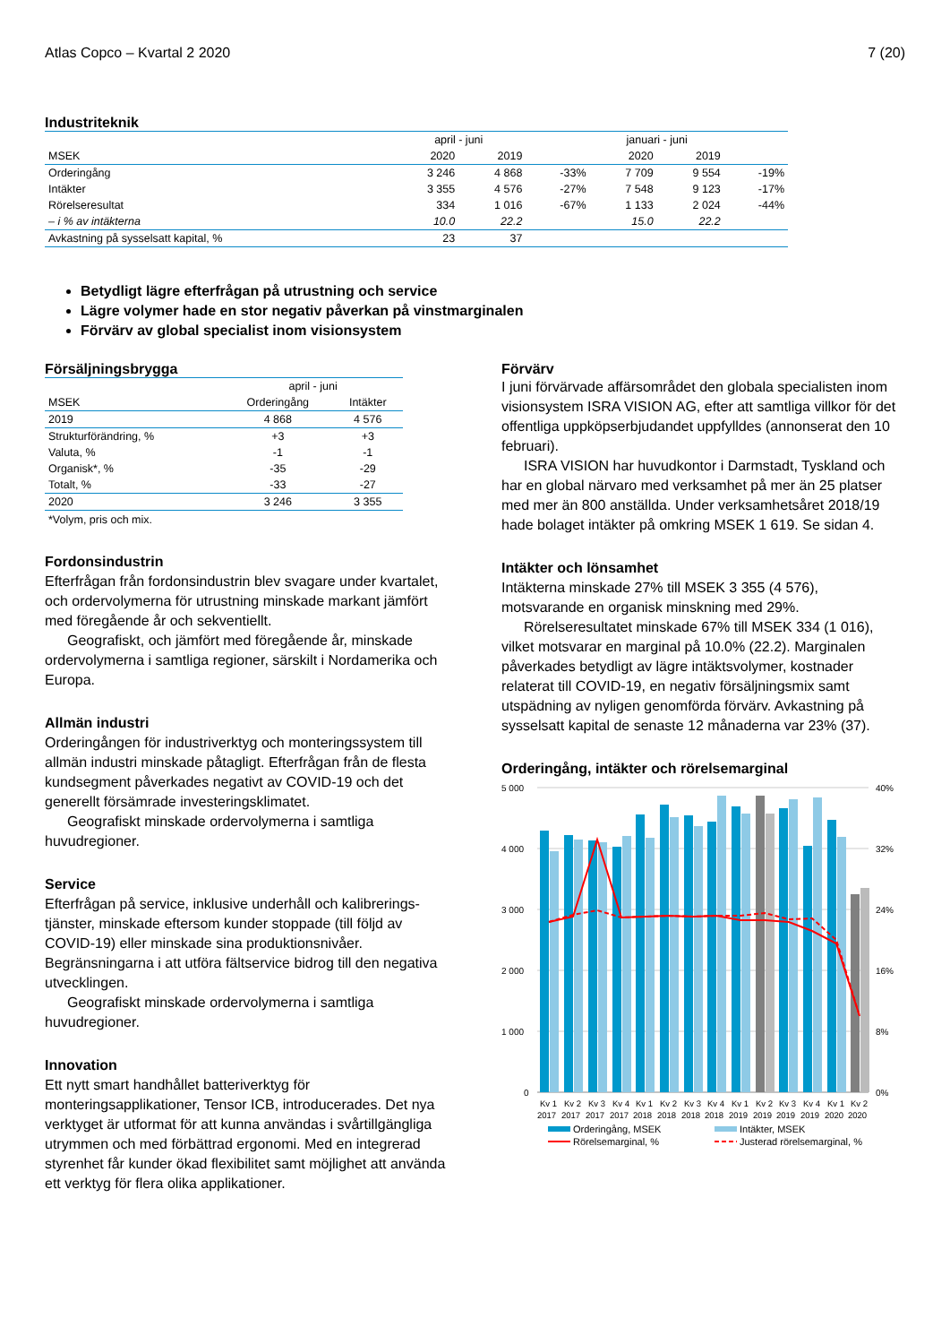Atlas Copco – Kvartal 2 2020 7 (20)
Industriteknik
| | april - juni | | | januari - juni | | |
| --- | --- | --- | --- | --- | --- | --- |
| MSEK | 2020 | 2019 | | 2020 | 2019 | |
| Orderingång | 3 246 | 4 868 | -33% | 7 709 | 9 554 | -19% |
| Intäkter | 3 355 | 4 576 | -27% | 7 548 | 9 123 | -17% |
| Rörelseresultat | 334 | 1 016 | -67% | 1 133 | 2 024 | -44% |
| – i % av intäkterna | 10.0 | 22.2 | | 15.0 | 22.2 | |
| Avkastning på sysselsatt kapital, % | 23 | 37 | | | | |
Betydligt lägre efterfrågan på utrustning och service
Lägre volymer hade en stor negativ påverkan på vinstmarginalen
Förvärv av global specialist inom visionsystem
Försäljningsbrygga
| | april - juni | |
| --- | --- | --- |
| MSEK | Orderingång | Intäkter |
| 2019 | 4 868 | 4 576 |
| Strukturförändring, % | +3 | +3 |
| Valuta, % | -1 | -1 |
| Organisk*, % | -35 | -29 |
| Totalt, % | -33 | -27 |
| 2020 | 3 246 | 3 355 |
*Volym, pris och mix.
Fordonsindustrin
Efterfrågan från fordonsindustrin blev svagare under kvartalet, och ordervolymerna för utrustning minskade markant jämfört med föregående år och sekventiellt.
Geografiskt, och jämfört med föregående år, minskade ordervolymerna i samtliga regioner, särskilt i Nordamerika och Europa.
Allmän industri
Orderingången för industriverktyg och monteringssystem till allmän industri minskade påtagligt. Efterfrågan från de flesta kundsegment påverkades negativt av COVID-19 och det generellt försämrade investeringsklimatet.
Geografiskt minskade ordervolymerna i samtliga huvudregioner.
Service
Efterfrågan på service, inklusive underhåll och kalibrerings-tjänster, minskade eftersom kunder stoppade (till följd av COVID-19) eller minskade sina produktionsnivåer. Begränsningarna i att utföra fältservice bidrog till den negativa utvecklingen.
Geografiskt minskade ordervolymerna i samtliga huvudregioner.
Innovation
Ett nytt smart handhållet batteriverktyg för monteringsapplikationer, Tensor ICB, introducerades. Det nya verktyget är utformat för att kunna användas i svårtillgängliga utrymmen och med förbättrad ergonomi. Med en integrerad styrenhet får kunder ökad flexibilitet samt möjlighet att använda ett verktyg för flera olika applikationer.
Förvärv
I juni förvärvade affärsområdet den globala specialisten inom visionsystem ISRA VISION AG, efter att samtliga villkor för det offentliga uppköpserbjudandet uppfylldes (annonserat den 10 februari).
ISRA VISION har huvudkontor i Darmstadt, Tyskland och har en global närvaro med verksamhet på mer än 25 platser med mer än 800 anställda. Under verksamhetsåret 2018/19 hade bolaget intäkter på omkring MSEK 1 619. Se sidan 4.
Intäkter och lönsamhet
Intäkterna minskade 27% till MSEK 3 355 (4 576), motsvarande en organisk minskning med 29%.
Rörelseresultatet minskade 67% till MSEK 334 (1 016), vilket motsvarar en marginal på 10.0% (22.2). Marginalen påverkades betydligt av lägre intäktsvolymer, kostnader relaterat till COVID-19, en negativ försäljningsmix samt utspädning av nyligen genomförda förvärv. Avkastning på sysselsatt kapital de senaste 12 månaderna var 23% (37).
Orderingång, intäkter och rörelsemarginal
5 000
4 000
3 000
2 000
1 000
0
40%
32%
24%
16%
8%
0%
Kv 1
Kv 2
Kv 3
Kv 4
Kv 1
Kv 2
Kv 3
Kv 4
Kv 1
Kv 2
Kv 3
Kv 4
Kv 1
Kv 2
2017
2017
2017
2017
2018
2018
2018
2018
2019
2019
2019
2019
2020
2020
Orderingång, MSEK
Intäkter, MSEK
Rörelsemarginal, %
Justerad rörelsemarginal, %